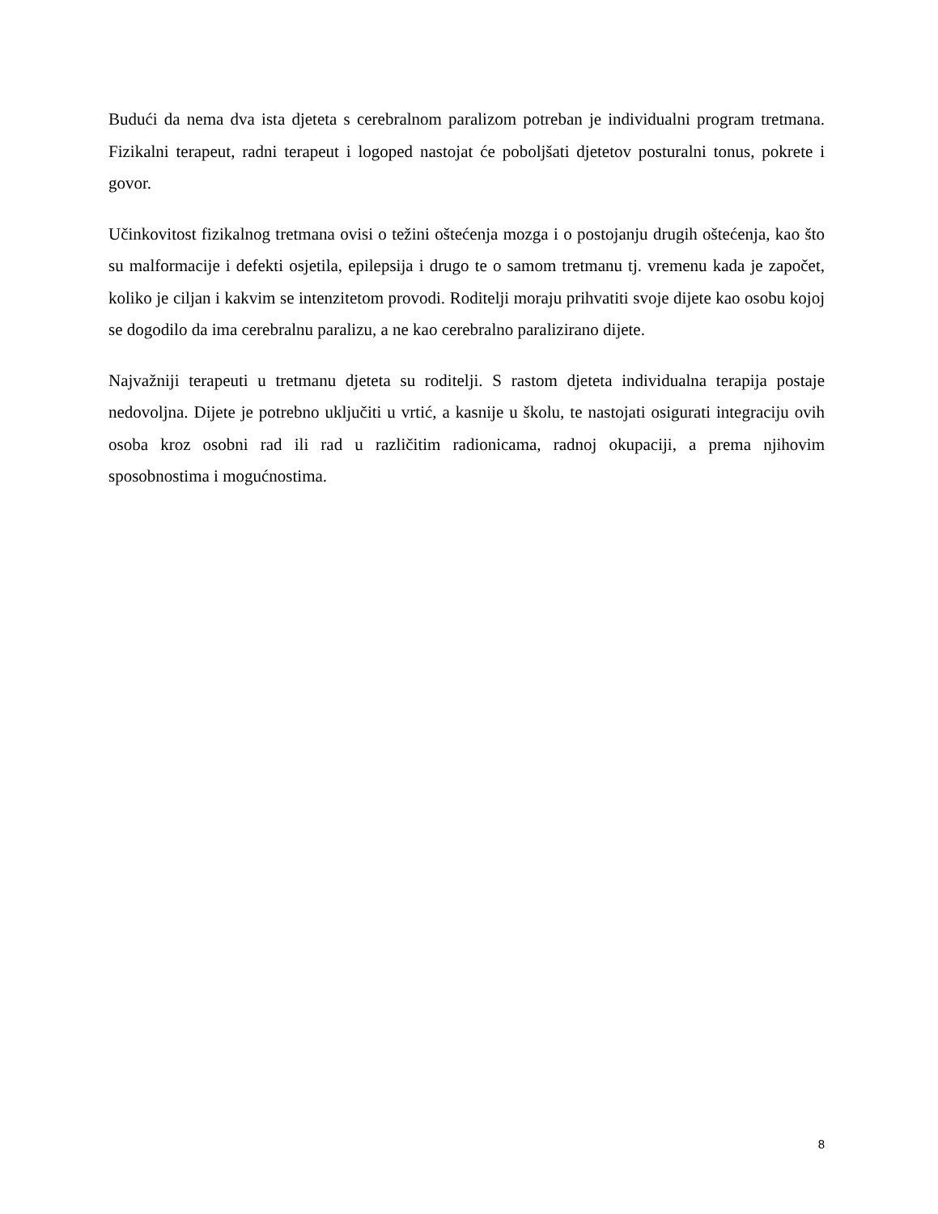Budući da nema dva ista djeteta s cerebralnom paralizom potreban je individualni program tretmana. Fizikalni terapeut, radni terapeut i logoped nastojat će poboljšati djetetov posturalni tonus, pokrete i govor.
Učinkovitost fizikalnog tretmana ovisi o težini oštećenja mozga i o postojanju drugih oštećenja, kao što su malformacije i defekti osjetila, epilepsija i drugo te o samom tretmanu tj. vremenu kada je započet, koliko je ciljan i kakvim se intenzitetom provodi. Roditelji moraju prihvatiti svoje dijete kao osobu kojoj se dogodilo da ima cerebralnu paralizu, a ne kao cerebralno paralizirano dijete.
Najvažniji terapeuti u tretmanu djeteta su roditelji. S rastom djeteta individualna terapija postaje nedovoljna. Dijete je potrebno uključiti u vrtić, a kasnije u školu, te nastojati osigurati integraciju ovih osoba kroz osobni rad ili rad u različitim radionicama, radnoj okupaciji, a prema njihovim sposobnostima i mogućnostima.
8